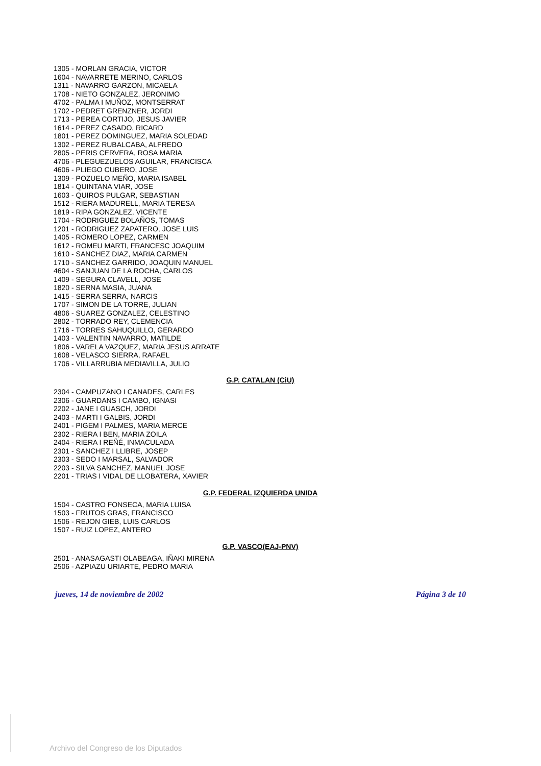1305 - MORLAN GRACIA, VICTOR
1604 - NAVARRETE MERINO, CARLOS
1311 - NAVARRO GARZON, MICAELA
1708 - NIETO GONZALEZ, JERONIMO
4702 - PALMA I MUÑOZ, MONTSERRAT
1702 - PEDRET GRENZNER, JORDI
1713 - PEREA CORTIJO, JESUS JAVIER
1614 - PEREZ CASADO, RICARD
1801 - PEREZ DOMINGUEZ, MARIA SOLEDAD
1302 - PEREZ RUBALCABA, ALFREDO
2805 - PERIS CERVERA, ROSA MARIA
4706 - PLEGUEZUELOS AGUILAR, FRANCISCA
4606 - PLIEGO CUBERO, JOSE
1309 - POZUELO MEÑO, MARIA ISABEL
1814 - QUINTANA VIAR, JOSE
1603 - QUIROS PULGAR, SEBASTIAN
1512 - RIERA MADURELL, MARIA TERESA
1819 - RIPA GONZALEZ, VICENTE
1704 - RODRIGUEZ BOLAÑOS, TOMAS
1201 - RODRIGUEZ ZAPATERO, JOSE LUIS
1405 - ROMERO LOPEZ, CARMEN
1612 - ROMEU MARTI, FRANCESC JOAQUIM
1610 - SANCHEZ DIAZ, MARIA CARMEN
1710 - SANCHEZ GARRIDO, JOAQUIN MANUEL
4604 - SANJUAN DE LA ROCHA, CARLOS
1409 - SEGURA CLAVELL, JOSE
1820 - SERNA MASIA, JUANA
1415 - SERRA SERRA, NARCIS
1707 - SIMON DE LA TORRE, JULIAN
4806 - SUAREZ GONZALEZ, CELESTINO
2802 - TORRADO REY, CLEMENCIA
1716 - TORRES SAHUQUILLO, GERARDO
1403 - VALENTIN NAVARRO, MATILDE
1806 - VARELA VAZQUEZ, MARIA JESUS ARRATE
1608 - VELASCO SIERRA, RAFAEL
1706 - VILLARRUBIA MEDIAVILLA, JULIO
G.P. CATALAN (CiU)
2304 - CAMPUZANO I CANADES, CARLES
2306 - GUARDANS I CAMBO, IGNASI
2202 - JANE I GUASCH, JORDI
2403 - MARTI I GALBIS, JORDI
2401 - PIGEM I PALMES, MARIA MERCE
2302 - RIERA I BEN, MARIA ZOILA
2404 - RIERA I REÑÉ, INMACULADA
2301 - SANCHEZ I LLIBRE, JOSEP
2303 - SEDO I MARSAL, SALVADOR
2203 - SILVA SANCHEZ, MANUEL JOSE
2201 - TRIAS I VIDAL DE LLOBATERA, XAVIER
G.P. FEDERAL IZQUIERDA UNIDA
1504 - CASTRO FONSECA, MARIA LUISA
1503 - FRUTOS GRAS, FRANCISCO
1506 - REJON GIEB, LUIS CARLOS
1507 - RUIZ LOPEZ, ANTERO
G.P. VASCO(EAJ-PNV)
2501 - ANASAGASTI OLABEAGA, IÑAKI MIRENA
2506 - AZPIAZU URIARTE, PEDRO MARIA
jueves, 14 de noviembre de 2002 Página 3 de 10
Archivo del Congreso de los Diputados